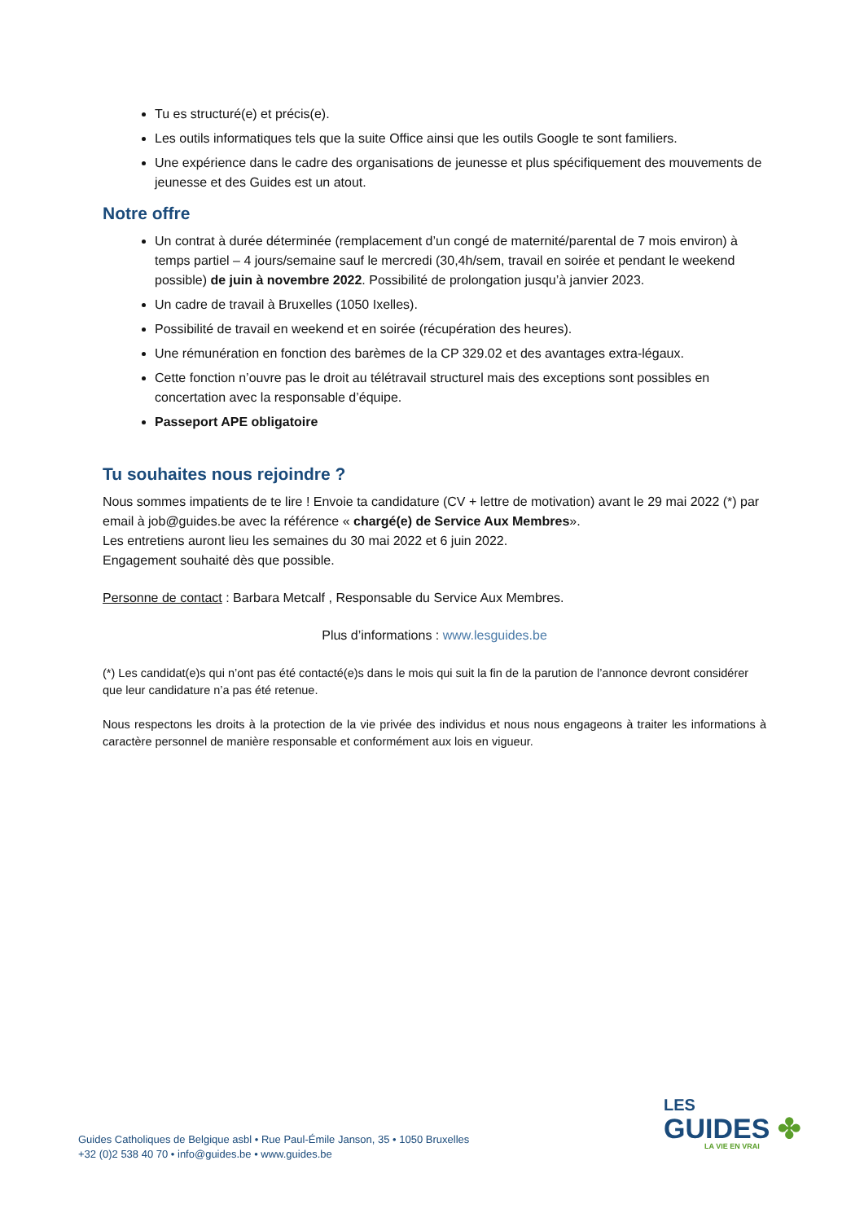Tu es structuré(e) et précis(e).
Les outils informatiques tels que la suite Office ainsi que les outils Google te sont familiers.
Une expérience dans le cadre des organisations de jeunesse et plus spécifiquement des mouvements de jeunesse et des Guides est un atout.
Notre offre
Un contrat à durée déterminée (remplacement d’un congé de maternité/parental de 7 mois environ) à temps partiel – 4 jours/semaine sauf le mercredi (30,4h/sem, travail en soirée et pendant le weekend possible) de juin à novembre 2022. Possibilité de prolongation jusqu’à janvier 2023.
Un cadre de travail à Bruxelles (1050 Ixelles).
Possibilité de travail en weekend et en soirée (récupération des heures).
Une rémunération en fonction des barèmes de la CP 329.02 et des avantages extra-légaux.
Cette fonction n’ouvre pas le droit au télétravail structurel mais des exceptions sont possibles en concertation avec la responsable d’équipe.
Passeport APE obligatoire
Tu souhaites nous rejoindre ?
Nous sommes impatients de te lire ! Envoie ta candidature (CV + lettre de motivation) avant le 29 mai 2022 (*) par email à job@guides.be avec la référence « chargé(e) de Service Aux Membres».
Les entretiens auront lieu les semaines du 30 mai 2022 et 6 juin 2022.
Engagement souhaité dès que possible.
Personne de contact : Barbara Metcalf , Responsable du Service Aux Membres.
Plus d’informations : www.lesguides.be
(*) Les candidat(e)s qui n’ont pas été contacté(e)s dans le mois qui suit la fin de la parution de l’annonce devront considérer que leur candidature n’a pas été retenue.
Nous respectons les droits à la protection de la vie privée des individus et nous nous engageons à traiter les informations à caractère personnel de manière responsable et conformément aux lois en vigueur.
Guides Catholiques de Belgique asbl • Rue Paul-Émile Janson, 35 • 1050 Bruxelles
+32 (0)2 538 40 70 • info@guides.be • www.guides.be
LES
GUIDES ✤
LA VIE EN VRAI